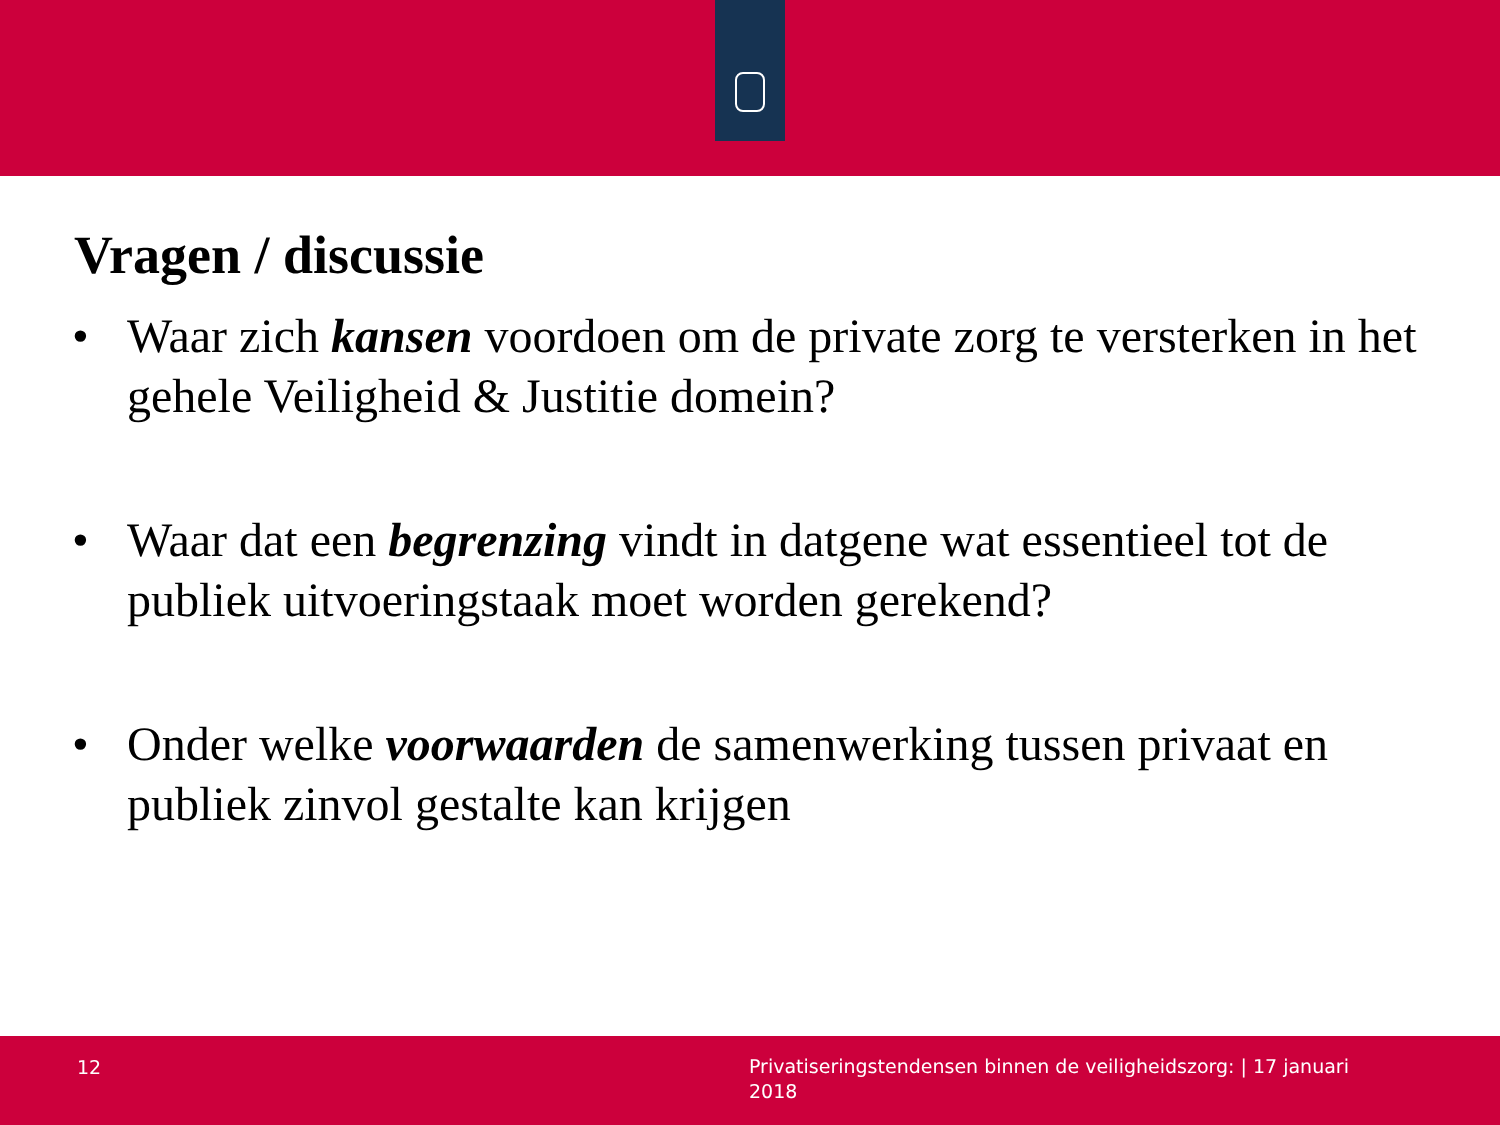Vragen / discussie
• Waar zich kansen voordoen om de private zorg te versterken in het gehele Veiligheid & Justitie domein?
• Waar dat een begrenzing vindt in datgene wat essentieel tot de publiek uitvoeringstaak moet worden gerekend?
• Onder welke voorwaarden de samenwerking tussen privaat en publiek zinvol gestalte kan krijgen
12
Privatiseringstendensen binnen de veiligheidszorg: | 17 januari 2018